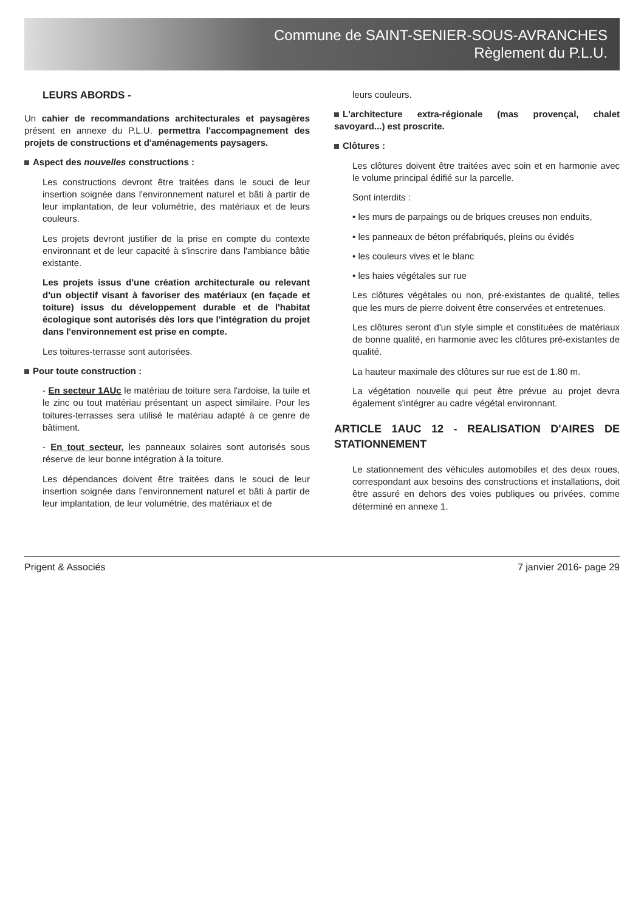Commune de SAINT-SENIER-SOUS-AVRANCHES
Règlement du P.L.U.
LEURS ABORDS -
Un cahier de recommandations architecturales et paysagères présent en annexe du P.L.U. permettra l'accompagnement des projets de constructions et d'aménagements paysagers.
Aspect des nouvelles constructions :
Les constructions devront être traitées dans le souci de leur insertion soignée dans l'environnement naturel et bâti à partir de leur implantation, de leur volumétrie, des matériaux et de leurs couleurs.
Les projets devront justifier de la prise en compte du contexte environnant et de leur capacité à s'inscrire dans l'ambiance bâtie existante.
Les projets issus d'une création architecturale ou relevant d'un objectif visant à favoriser des matériaux (en façade et toiture) issus du développement durable et de l'habitat écologique sont autorisés dès lors que l'intégration du projet dans l'environnement est prise en compte.
Les toitures-terrasse sont autorisées.
Pour toute construction :
- En secteur 1AUc le matériau de toiture sera l'ardoise, la tuile et le zinc ou tout matériau présentant un aspect similaire. Pour les toitures-terrasses sera utilisé le matériau adapté à ce genre de bâtiment.
- En tout secteur, les panneaux solaires sont autorisés sous réserve de leur bonne intégration à la toiture.
Les dépendances doivent être traitées dans le souci de leur insertion soignée dans l'environnement naturel et bâti à partir de leur implantation, de leur volumétrie, des matériaux et de
leurs couleurs.
L'architecture extra-régionale (mas provençal, chalet savoyard...) est proscrite.
Clôtures :
Les clôtures doivent être traitées avec soin et en harmonie avec le volume principal édifié sur la parcelle.
Sont interdits :
• les murs de parpaings ou de briques creuses non enduits,
• les panneaux de béton préfabriqués, pleins ou évidés
• les couleurs vives et le blanc
• les haies végétales sur rue
Les clôtures végétales ou non, pré-existantes de qualité, telles que les murs de pierre doivent être conservées et entretenues.
Les clôtures seront d'un style simple et constituées de matériaux de bonne qualité, en harmonie avec les clôtures pré-existantes de qualité.
La hauteur maximale des clôtures sur rue est de 1.80 m.
La végétation nouvelle qui peut être prévue au projet devra également s'intégrer au cadre végétal environnant.
ARTICLE 1AUC 12 - REALISATION D'AIRES DE STATIONNEMENT
Le stationnement des véhicules automobiles et des deux roues, correspondant aux besoins des constructions et installations, doit être assuré en dehors des voies publiques ou privées, comme déterminé en annexe 1.
Prigent & Associés 7 janvier 2016- page 29